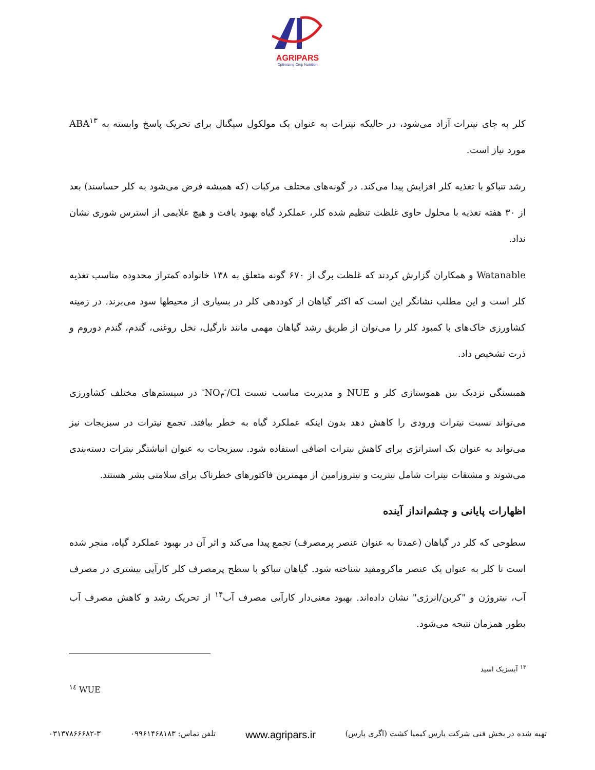AGRIPARS
Optimizing Crop Nutrition
کلر به جای نیترات آزاد می‌شود، در حالیکه نیترات به عنوان یک مولکول سیگنال برای تحریک پاسخ وابسته به ABA<sup>۱۳</sup> مورد نیاز است.
رشد تنباکو با تغذیه کلر افزایش پیدا می‌کند. در گونه‌های مختلف مرکبات (که همیشه فرض می‌شود به کلر حساسند) بعد از ۳۰ هفته تغذیه با محلول حاوی غلظت تنظیم شده کلر، عملکرد گیاه بهبود یافت و هیچ علایمی از استرس شوری نشان نداد.
Watanable و همکاران گزارش کردند که غلظت برگ از ۶۷۰ گونه متعلق به ۱۳۸ خانواده کمتراز محدوده مناسب تغذیه کلر است و این مطلب نشانگر این است که اکثر گیاهان از کوددهی کلر در بسیاری از محیطها سود می‌برند. در زمینه کشاورزی خاک‌های با کمبود کلر را می‌توان از طریق رشد گیاهان مهمی مانند نارگیل، نخل روغنی، گندم، گندم دوروم و ذرت تشخیص داد.
همبستگی نزدیک بین هموستازی کلر و NUE و مدیریت مناسب نسبت NO<sub>۳</sub><sup>-</sup>/Cl<sup>-</sup> در سیستم‌های مختلف کشاورزی می‌تواند نسبت نیترات ورودی را کاهش دهد بدون اینکه عملکرد گیاه به خطر بیافتد. تجمع نیترات در سبزیجات نیز می‌تواند به عنوان یک استراتژی برای کاهش نیترات اضافی استفاده شود. سبزیجات به عنوان انباشتگر نیترات دسته‌بندی می‌شوند و مشتقات نیترات شامل نیتریت و نیتروزامین از مهمترین فاکتورهای خطرناک برای سلامتی بشر هستند.
اظهارات پایانی و چشم‌انداز آینده
سطوحی که کلر در گیاهان (عمدتا به عنوان عنصر پرمصرف) تجمع پیدا می‌کند و اثر آن در بهبود عملکرد گیاه، منجر شده است تا کلر به عنوان یک عنصر ماکرومفید شناخته شود. گیاهان تنباکو با سطح پرمصرف کلر کارآیی بیشتری در مصرف آب، نیتروژن و "کربن/انرژی" نشان داده‌اند. بهبود معنی‌دار کارآیی مصرف آب<sup>۱۴</sup> از تحریک رشد و کاهش مصرف آب بطور همزمان نتیجه می‌شود.
<sup>۱۳</sup> آبسزیک اسید
<sup>۱٤</sup> WUE
تهیه شده در بخش فنی شرکت پارس کیمیا کشت (اگری پارس) www.agripars.ir تلفن تماس: ۰۹۹۶۱۴۶۸۱۸۳ ۰۳۱۳۷۸۶۶۶۸۲-۳